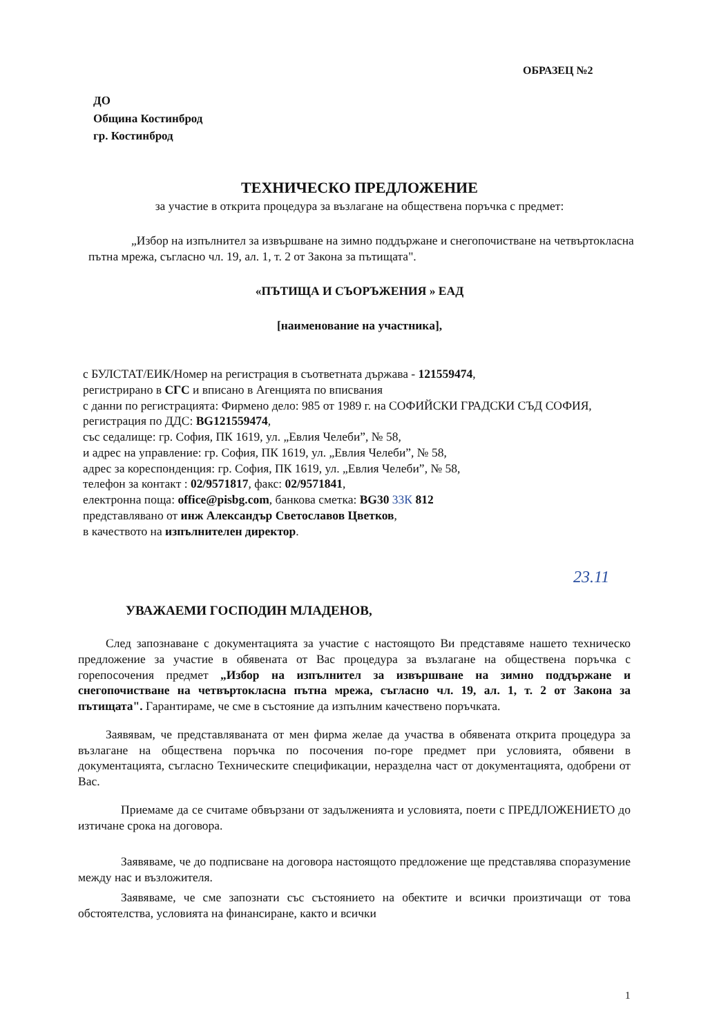ОБРАЗЕЦ №2
ДО
Община Костинброд
гр. Костинброд
ТЕХНИЧЕСКО ПРЕДЛОЖЕНИЕ
за участие в открита процедура за възлагане на обществена поръчка с предмет:
„Избор на изпълнител за извършване на зимно поддържане и снегопочистване на четвъртокласна пътна мрежа, съгласно чл. 19, ал. 1, т. 2 от Закона за пътищата".
«ПЪТИЩА И СЪОРЪЖЕНИЯ » ЕАД
[наименование на участника],
с БУЛСТАТ/ЕИК/Номер на регистрация в съответната държава - 121559474,
регистрирано в СГС и вписано в Агенцията по вписвания
с данни по регистрацията: Фирмено дело: 985 от 1989 г. на СОФИЙСКИ ГРАДСКИ СЪД СОФИЯ,
регистрация по ДДС: BG121559474,
със седалище: гр. София, ПК 1619, ул. „Евлия Челеби”, № 58,
и адрес на управление: гр. София, ПК 1619, ул. „Евлия Челеби”, № 58,
адрес за кореспонденция: гр. София, ПК 1619, ул. „Евлия Челеби”, № 58,
телефон за контакт : 02/9571817, факс: 02/9571841,
електронна поща: office@pisbg.com, банкова сметка: BG30 33К 812
представлявано от инж Александър Светославов Цветков,
в качеството на изпълнителен директор.
23.11
УВАЖАЕМИ ГОСПОДИН МЛАДЕНОВ,
След запознаване с документацията за участие с настоящото Ви представяме нашето техническо предложение за участие в обявената от Вас процедура за възлагане на обществена поръчка с горепосочения предмет „Избор на изпълнител за извършване на зимно поддържане и снегопочистване на четвъртокласна пътна мрежа, съгласно чл. 19, ал. 1, т. 2 от Закона за пътищата". Гарантираме, че сме в състояние да изпълним качествено поръчката.
Заявявам, че представляваната от мен фирма желае да участва в обявената открита процедура за възлагане на обществена поръчка по посочения по-горе предмет при условията, обявени в документацията, съгласно Техническите спецификации, неразделна част от документацията, одобрени от Вас.
Приемаме да се считаме обвързани от задълженията и условията, поети с ПРЕДЛОЖЕНИЕТО до изтичане срока на договора.
Заявяваме, че до подписване на договора настоящото предложение ще представлява споразумение между нас и възложителя.
Заявяваме, че сме запознати със състоянието на обектите и всички произтичащи от това обстоятелства, условията на финансиране, както и всички
1